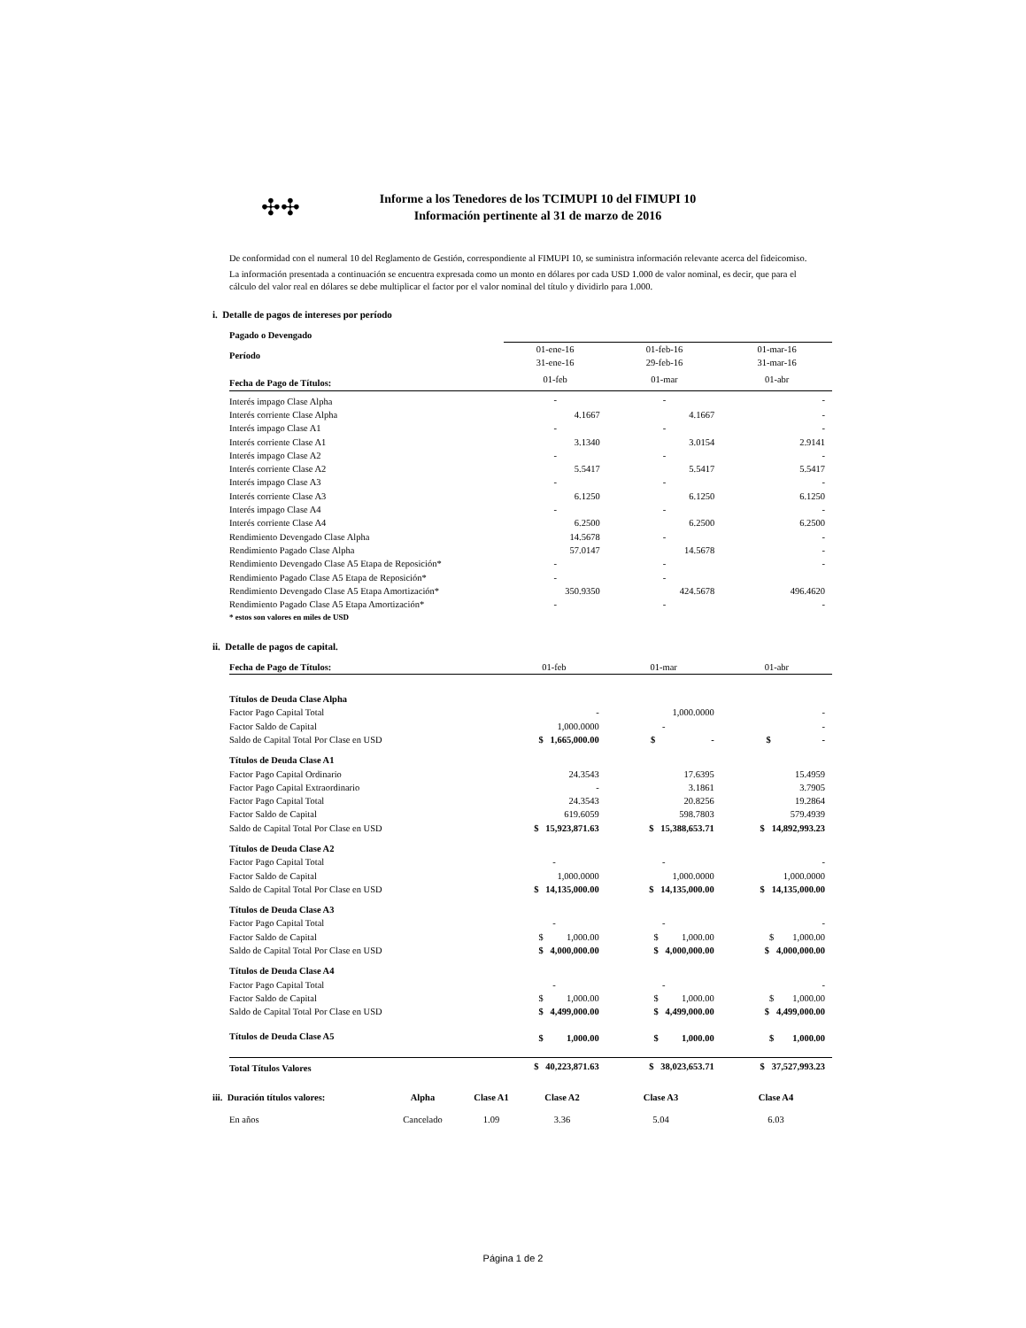✣✣
Informe a los Tenedores de los TCIMUPI 10 del FIMUPI 10
Información pertinente al 31 de marzo de 2016
De conformidad con el numeral 10 del Reglamento de Gestión, correspondiente al FIMUPI 10, se suministra información relevante acerca del fideicomiso.
La información presentada a continuación se encuentra expresada como un monto en dólares por cada USD 1.000 de valor nominal, es decir, que para el cálculo del valor real en dólares se debe multiplicar el factor por el valor nominal del título y dividirlo para 1.000.
i. Detalle de pagos de intereses por período
| Pagado o Devengado | | | |
| Período | 01-ene-16 31-ene-16 | 01-feb-16 29-feb-16 | 01-mar-16 31-mar-16 |
| Fecha de Pago de Títulos: | 01-feb | 01-mar | 01-abr |
| Interés impago Clase Alpha | - | - | - |
| Interés corriente Clase Alpha | 4.1667 | 4.1667 | - |
| Interés impago Clase A1 | - | - | - |
| Interés corriente Clase A1 | 3.1340 | 3.0154 | 2.9141 |
| Interés impago Clase A2 | - | - | - |
| Interés corriente Clase A2 | 5.5417 | 5.5417 | 5.5417 |
| Interés impago Clase A3 | - | - | - |
| Interés corriente Clase A3 | 6.1250 | 6.1250 | 6.1250 |
| Interés impago Clase A4 | - | - | - |
| Interés corriente Clase A4 | 6.2500 | 6.2500 | 6.2500 |
| Rendimiento Devengado Clase Alpha | 14.5678 | - | - |
| Rendimiento Pagado Clase Alpha | 57.0147 | 14.5678 | - |
| Rendimiento Devengado Clase A5 Etapa de Reposición* | - | - | - |
| Rendimiento Pagado Clase A5 Etapa de Reposición* | - | - | |
| Rendimiento Devengado Clase A5 Etapa Amortización* | 350.9350 | 424.5678 | 496.4620 |
| Rendimiento Pagado Clase A5 Etapa Amortización* | - | - | - |
| * estos son valores en miles de USD | | | |
ii. Detalle de pagos de capital.
| Fecha de Pago de Títulos: | 01-feb | 01-mar | 01-abr |
| Títulos de Deuda Clase Alpha | | | |
| Factor Pago Capital Total | - | 1,000.0000 | - |
| Factor Saldo de Capital | 1,000.0000 | - | - |
| Saldo de Capital Total Por Clase en USD | $ 1,665,000.00 | $ - | $ - |
| Títulos de Deuda Clase A1 | | | |
| Factor Pago Capital Ordinario | 24.3543 | 17.6395 | 15.4959 |
| Factor Pago Capital Extraordinario | - | 3.1861 | 3.7905 |
| Factor Pago Capital Total | 24.3543 | 20.8256 | 19.2864 |
| Factor Saldo de Capital | 619.6059 | 598.7803 | 579.4939 |
| Saldo de Capital Total Por Clase en USD | $ 15,923,871.63 | $ 15,388,653.71 | $ 14,892,993.23 |
| Títulos de Deuda Clase A2 | | | |
| Factor Pago Capital Total | - | - | - |
| Factor Saldo de Capital | 1,000.0000 | 1,000.0000 | 1,000.0000 |
| Saldo de Capital Total Por Clase en USD | $ 14,135,000.00 | $ 14,135,000.00 | $ 14,135,000.00 |
| Títulos de Deuda Clase A3 | | | |
| Factor Pago Capital Total | - | - | - |
| Factor Saldo de Capital | $ 1,000.00 | $ 1,000.00 | $ 1,000.00 |
| Saldo de Capital Total Por Clase en USD | $ 4,000,000.00 | $ 4,000,000.00 | $ 4,000,000.00 |
| Títulos de Deuda Clase A4 | | | |
| Factor Pago Capital Total | - | - | - |
| Factor Saldo de Capital | $ 1,000.00 | $ 1,000.00 | $ 1,000.00 |
| Saldo de Capital Total Por Clase en USD | $ 4,499,000.00 | $ 4,499,000.00 | $ 4,499,000.00 |
| Títulos de Deuda Clase A5 | $ 1,000.00 | $ 1,000.00 | $ 1,000.00 |
| Total Títulos Valores | $ 40,223,871.63 | $ 38,023,653.71 | $ 37,527,993.23 |
| iii. Duración títulos valores: | Alpha | Clase A1 | Clase A2 | Clase A3 | Clase A4 |
| En años | Cancelado | 1.09 | 3.36 | 5.04 | 6.03 |
Página 1 de 2